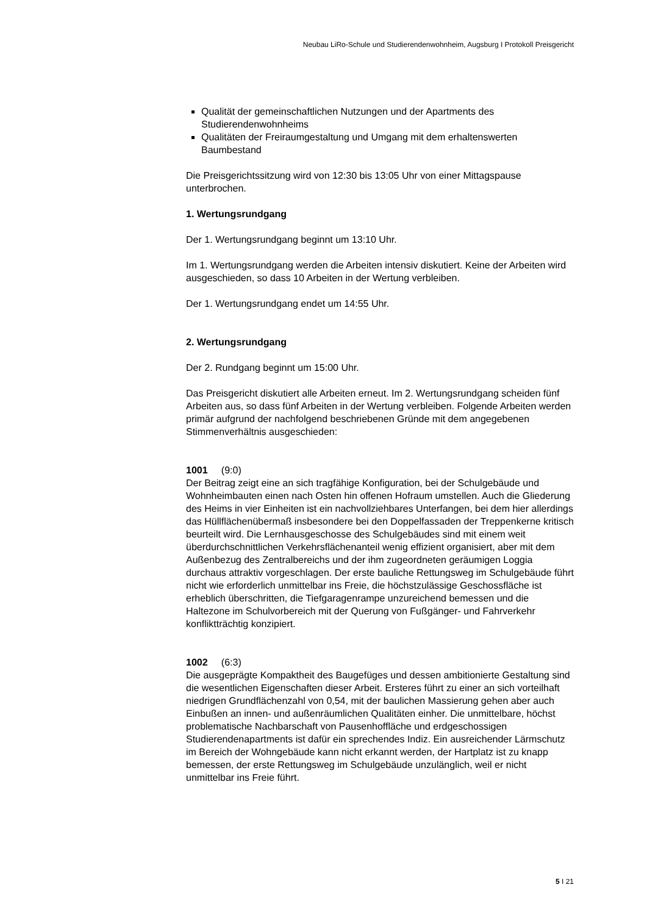Neubau LiRo-Schule und Studierendenwohnheim, Augsburg I Protokoll Preisgericht
Qualität der gemeinschaftlichen Nutzungen und der Apartments des Studierendenwohnheims
Qualitäten der Freiraumgestaltung und Umgang mit dem erhaltenswerten Baumbestand
Die Preisgerichtssitzung wird von 12:30 bis 13:05 Uhr von einer Mittagspause unterbrochen.
1. Wertungsrundgang
Der 1. Wertungsrundgang beginnt um 13:10 Uhr.
Im 1. Wertungsrundgang werden die Arbeiten intensiv diskutiert. Keine der Arbeiten wird ausgeschieden, so dass 10 Arbeiten in der Wertung verbleiben.
Der 1. Wertungsrundgang endet um 14:55 Uhr.
2. Wertungsrundgang
Der 2. Rundgang beginnt um 15:00 Uhr.
Das Preisgericht diskutiert alle Arbeiten erneut. Im 2. Wertungsrundgang scheiden fünf Arbeiten aus, so dass fünf Arbeiten in der Wertung verbleiben. Folgende Arbeiten werden primär aufgrund der nachfolgend beschriebenen Gründe mit dem angegebenen Stimmenverhältnis ausgeschieden:
1001 (9:0)
Der Beitrag zeigt eine an sich tragfähige Konfiguration, bei der Schulgebäude und Wohnheimbauten einen nach Osten hin offenen Hofraum umstellen. Auch die Gliederung des Heims in vier Einheiten ist ein nachvollziehbares Unterfangen, bei dem hier allerdings das Hüllflächenübermaß insbesondere bei den Doppelfassaden der Treppenkerne kritisch beurteilt wird. Die Lernhausgeschosse des Schulgebäudes sind mit einem weit überdurchschnittlichen Verkehrsflächenanteil wenig effizient organisiert, aber mit dem Außenbezug des Zentralbereichs und der ihm zugeordneten geräumigen Loggia durchaus attraktiv vorgeschlagen. Der erste bauliche Rettungsweg im Schulgebäude führt nicht wie erforderlich unmittelbar ins Freie, die höchstzulässige Geschossfläche ist erheblich überschritten, die Tiefgaragenrampe unzureichend bemessen und die Haltezone im Schulvorbereich mit der Querung von Fußgänger- und Fahrverkehr konfliktträchtig konzipiert.
1002 (6:3)
Die ausgeprägte Kompaktheit des Baugefüges und dessen ambitionierte Gestaltung sind die wesentlichen Eigenschaften dieser Arbeit. Ersteres führt zu einer an sich vorteilhaft niedrigen Grundflächenzahl von 0,54, mit der baulichen Massierung gehen aber auch Einbußen an innen- und außenräumlichen Qualitäten einher. Die unmittelbare, höchst problematische Nachbarschaft von Pausenhoffläche und erdgeschossigen Studierendenapartments ist dafür ein sprechendes Indiz. Ein ausreichender Lärmschutz im Bereich der Wohngebäude kann nicht erkannt werden, der Hartplatz ist zu knapp bemessen, der erste Rettungsweg im Schulgebäude unzulänglich, weil er nicht unmittelbar ins Freie führt.
5 I 21